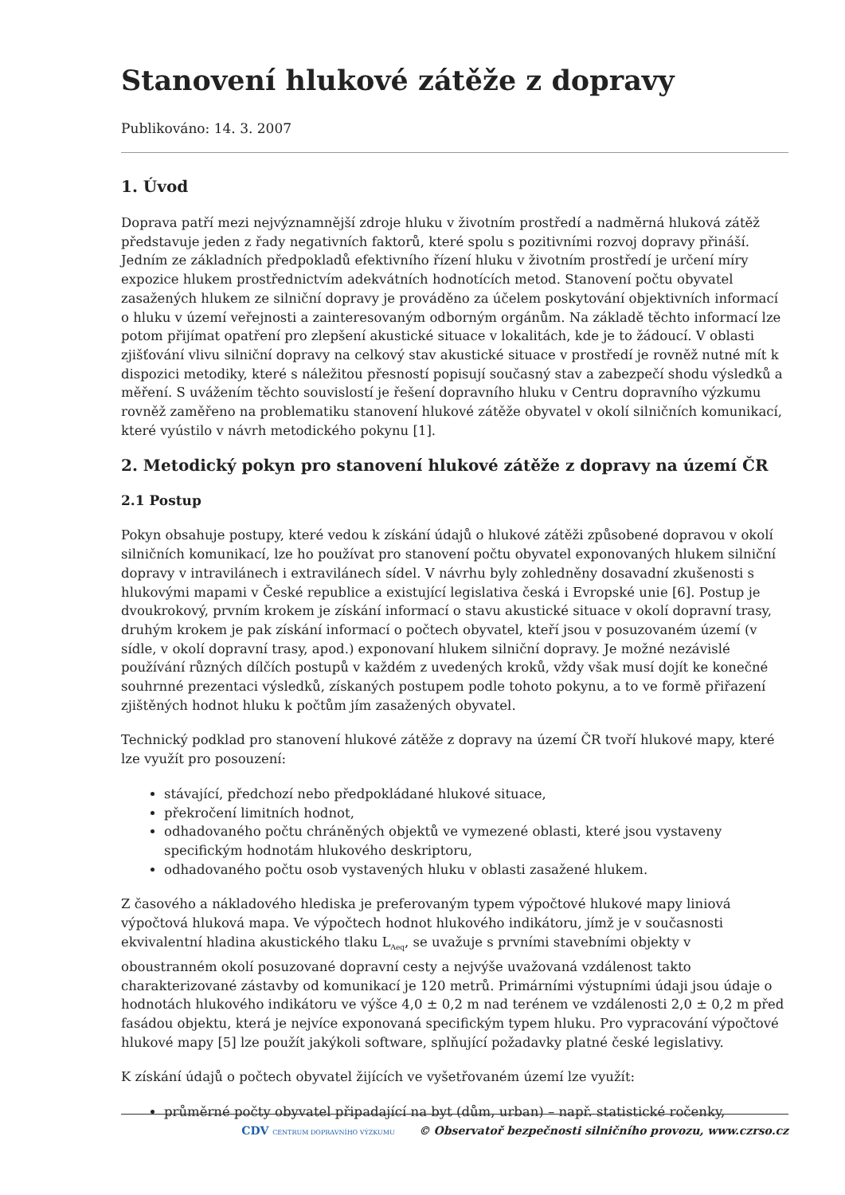Stanovení hlukové zátěže z dopravy
Publikováno: 14. 3. 2007
1. Úvod
Doprava patří mezi nejvýznamnější zdroje hluku v životním prostředí a nadměrná hluková zátěž představuje jeden z řady negativních faktorů, které spolu s pozitivními rozvoj dopravy přináší. Jedním ze základních předpokladů efektivního řízení hluku v životním prostředí je určení míry expozice hlukem prostřednictvím adekvátních hodnotících metod. Stanovení počtu obyvatel zasažených hlukem ze silniční dopravy je prováděno za účelem poskytování objektivních informací o hluku v území veřejnosti a zainteresovaným odborným orgánům. Na základě těchto informací lze potom přijímat opatření pro zlepšení akustické situace v lokalitách, kde je to žádoucí. V oblasti zjišťování vlivu silniční dopravy na celkový stav akustické situace v prostředí je rovněž nutné mít k dispozici metodiky, které s náležitou přesností popisují současný stav a zabezpečí shodu výsledků a měření. S uvážením těchto souvislostí je řešení dopravního hluku v Centru dopravního výzkumu rovněž zaměřeno na problematiku stanovení hlukové zátěže obyvatel v okolí silničních komunikací, které vyústilo v návrh metodického pokynu [1].
2. Metodický pokyn pro stanovení hlukové zátěže z dopravy na území ČR
2.1 Postup
Pokyn obsahuje postupy, které vedou k získání údajů o hlukové zátěži způsobené dopravou v okolí silničních komunikací, lze ho používat pro stanovení počtu obyvatel exponovaných hlukem silniční dopravy v intravilánech i extravilánech sídel. V návrhu byly zohledněny dosavadní zkušenosti s hlukovými mapami v České republice a existující legislativa česká i Evropské unie [6]. Postup je dvoukrokový, prvním krokem je získání informací o stavu akustické situace v okolí dopravní trasy, druhým krokem je pak získání informací o počtech obyvatel, kteří jsou v posuzovaném území (v sídle, v okolí dopravní trasy, apod.) exponovaní hlukem silniční dopravy. Je možné nezávislé používání různých dílčích postupů v každém z uvedených kroků, vždy však musí dojít ke konečné souhrnné prezentaci výsledků, získaných postupem podle tohoto pokynu, a to ve formě přiřazení zjištěných hodnot hluku k počtům jím zasažených obyvatel.
Technický podklad pro stanovení hlukové zátěže z dopravy na území ČR tvoří hlukové mapy, které lze využít pro posouzení:
stávající, předchozí nebo předpokládané hlukové situace,
překročení limitních hodnot,
odhadovaného počtu chráněných objektů ve vymezené oblasti, které jsou vystaveny specifickým hodnotám hlukového deskriptoru,
odhadovaného počtu osob vystavených hluku v oblasti zasažené hlukem.
Z časového a nákladového hlediska je preferovaným typem výpočtové hlukové mapy liniová výpočtová hluková mapa. Ve výpočtech hodnot hlukového indikátoru, jímž je v současnosti ekvivalentní hladina akustického tlaku L<sub>Aeq</sub>, se uvažuje s prvními stavebními objekty v oboustranném okolí posuzované dopravní cesty a nejvýše uvažovaná vzdálenost takto charakterizované zástavby od komunikací je 120 metrů. Primárními výstupními údaji jsou údaje o hodnotách hlukového indikátoru ve výšce 4,0 ± 0,2 m nad terénem ve vzdálenosti 2,0 ± 0,2 m před fasádou objektu, která je nejvíce exponovaná specifickým typem hluku. Pro vypracování výpočtové hlukové mapy [5] lze použít jakýkoli software, splňující požadavky platné české legislativy.
K získání údajů o počtech obyvatel žijících ve vyšetřovaném území lze využít:
průměrné počty obyvatel připadající na byt (dům, urban) – např. statistické ročenky,
CDV CENTRUM DOPRAVNÍHO VÝZKUMU © Observatoř bezpečnosti silničního provozu, www.czrso.cz